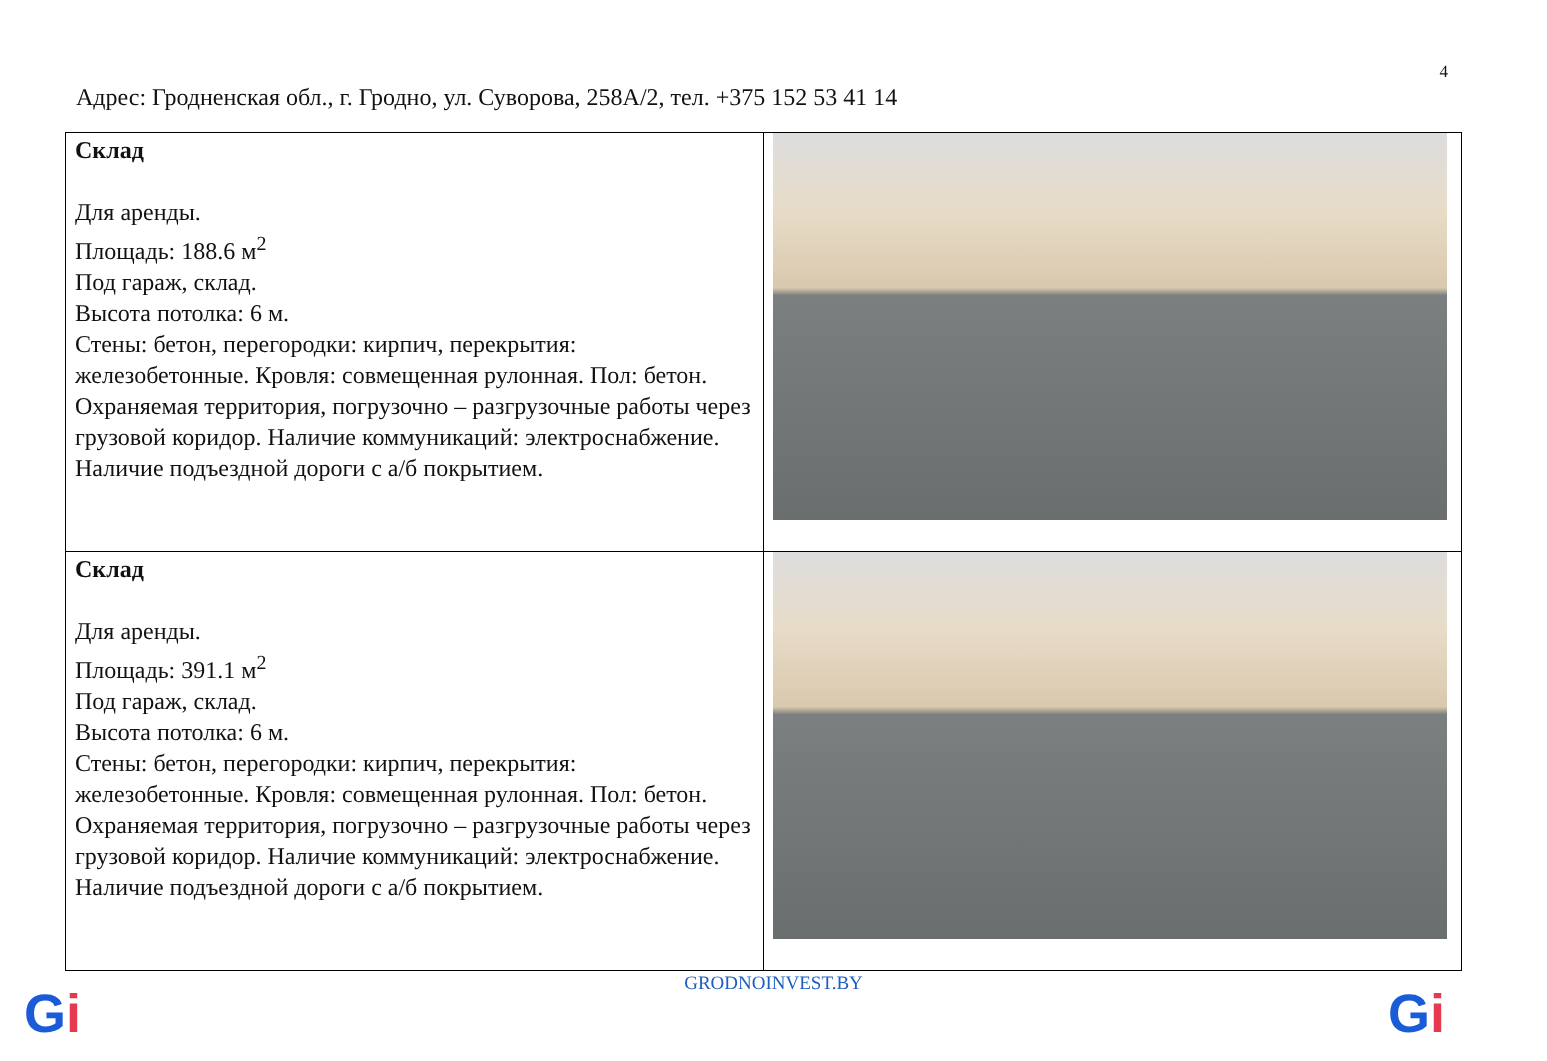4
Адрес: Гродненская обл., г. Гродно, ул. Суворова, 258А/2, тел. +375 152 53 41 14
| Склад Для аренды. Площадь: 188.6 м<sup>2</sup> Под гараж, склад. Высота потолка: 6 м. Стены: бетон, перегородки: кирпич, перекрытия: железобетонные. Кровля: совмещенная рулонная. Пол: бетон. Охраняемая территория, погрузочно – разгрузочные работы через грузовой коридор. Наличие коммуникаций: электроснабжение. Наличие подъездной дороги с а/б покрытием. | |
| Склад Для аренды. Площадь: 391.1 м<sup>2</sup> Под гараж, склад. Высота потолка: 6 м. Стены: бетон, перегородки: кирпич, перекрытия: железобетонные. Кровля: совмещенная рулонная. Пол: бетон. Охраняемая территория, погрузочно – разгрузочные работы через грузовой коридор. Наличие коммуникаций: электроснабжение. Наличие подъездной дороги с а/б покрытием. | |
GRODNOINVEST.BY Gi Gi